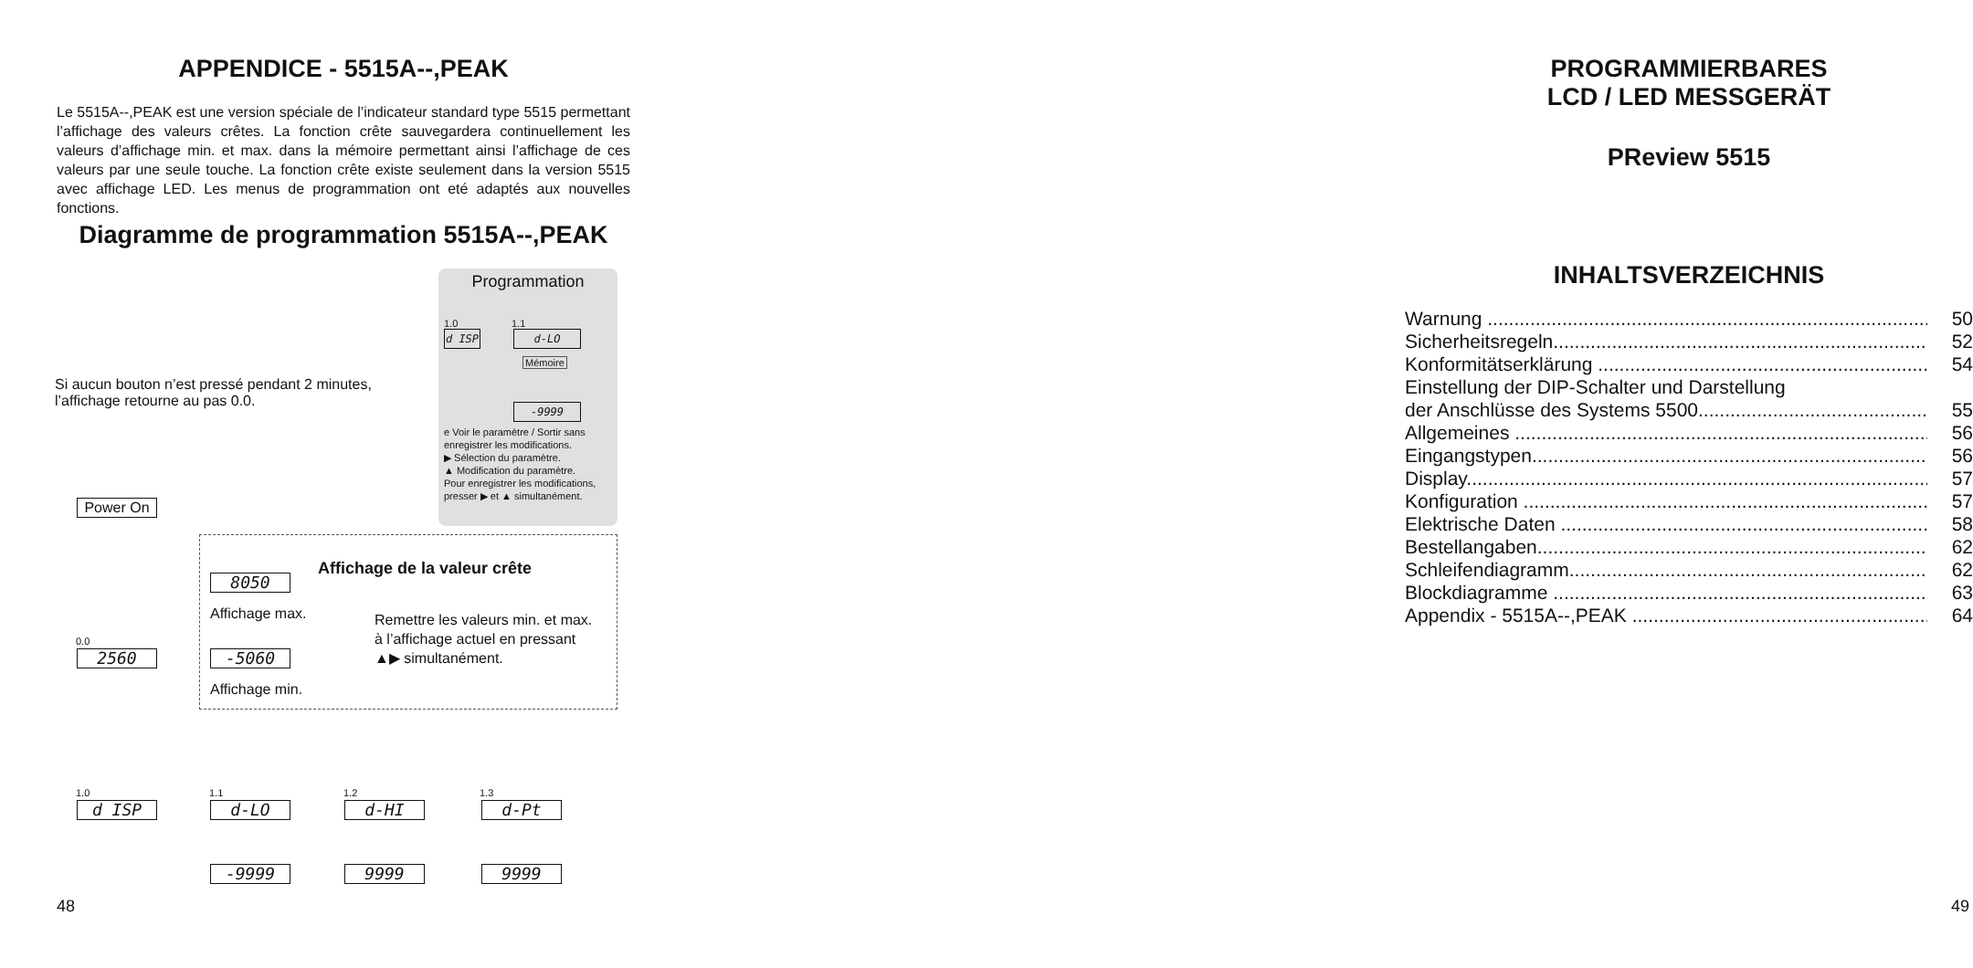APPENDICE - 5515A--,PEAK
Le 5515A--,PEAK est une version spéciale de l’indicateur standard type 5515 permettant l’affichage des valeurs crêtes. La fonction crête sauvegardera continuellement les valeurs d’affichage min. et max. dans la mémoire permettant ainsi l’affichage de ces valeurs par une seule touche. La fonction crête existe seulement dans la version 5515 avec affichage LED. Les menus de programmation ont eté adaptés aux nouvelles fonctions.
Diagramme de programmation 5515A--,PEAK
Si aucun bouton n’est pressé pendant 2 minutes,
l’affichage retourne au pas 0.0.
Programmation
1.0 1.1
d ISP d-LO
Mémoire
-9999
e Voir le paramètre / Sortir sans enregistrer les modifications.
▶ Sélection du paramètre.
▲ Modification du paramètre.
Pour enregistrer les modifications, presser ▶ et ▲ simultanément.
Power On
Affichage de la valeur crête
8050
Affichage max.
Remettre les valeurs min. et max.
à l’affichage actuel en pressant
▲▶ simultanément.
0.0
2560 -5060
Affichage min.
1.0 1.1 1.2 1.3
d ISP d-LO d-HI d-Pt
-9999 9999 9999
48
PROGRAMMIERBARES
LCD / LED MESSGERÄT
PReview 5515
INHALTSVERZEICHNIS
Warnung ........................................................................................ 50
Sicherheitsregeln........................................................................ 52
Konformitätserklärung ................................................................. 54
Einstellung der DIP-Schalter und Darstellung
der Anschlüsse des Systems 5500.............................................. 55
Allgemeines .................................................................................. 56
Eingangstypen.............................................................................. 56
Display........................................................................................... 57
Konfiguration ................................................................................ 57
Elektrische Daten ......................................................................... 58
Bestellangaben............................................................................. 62
Schleifendiagramm....................................................................... 62
Blockdiagramme ........................................................................... 63
Appendix - 5515A--,PEAK ............................................................. 64
49